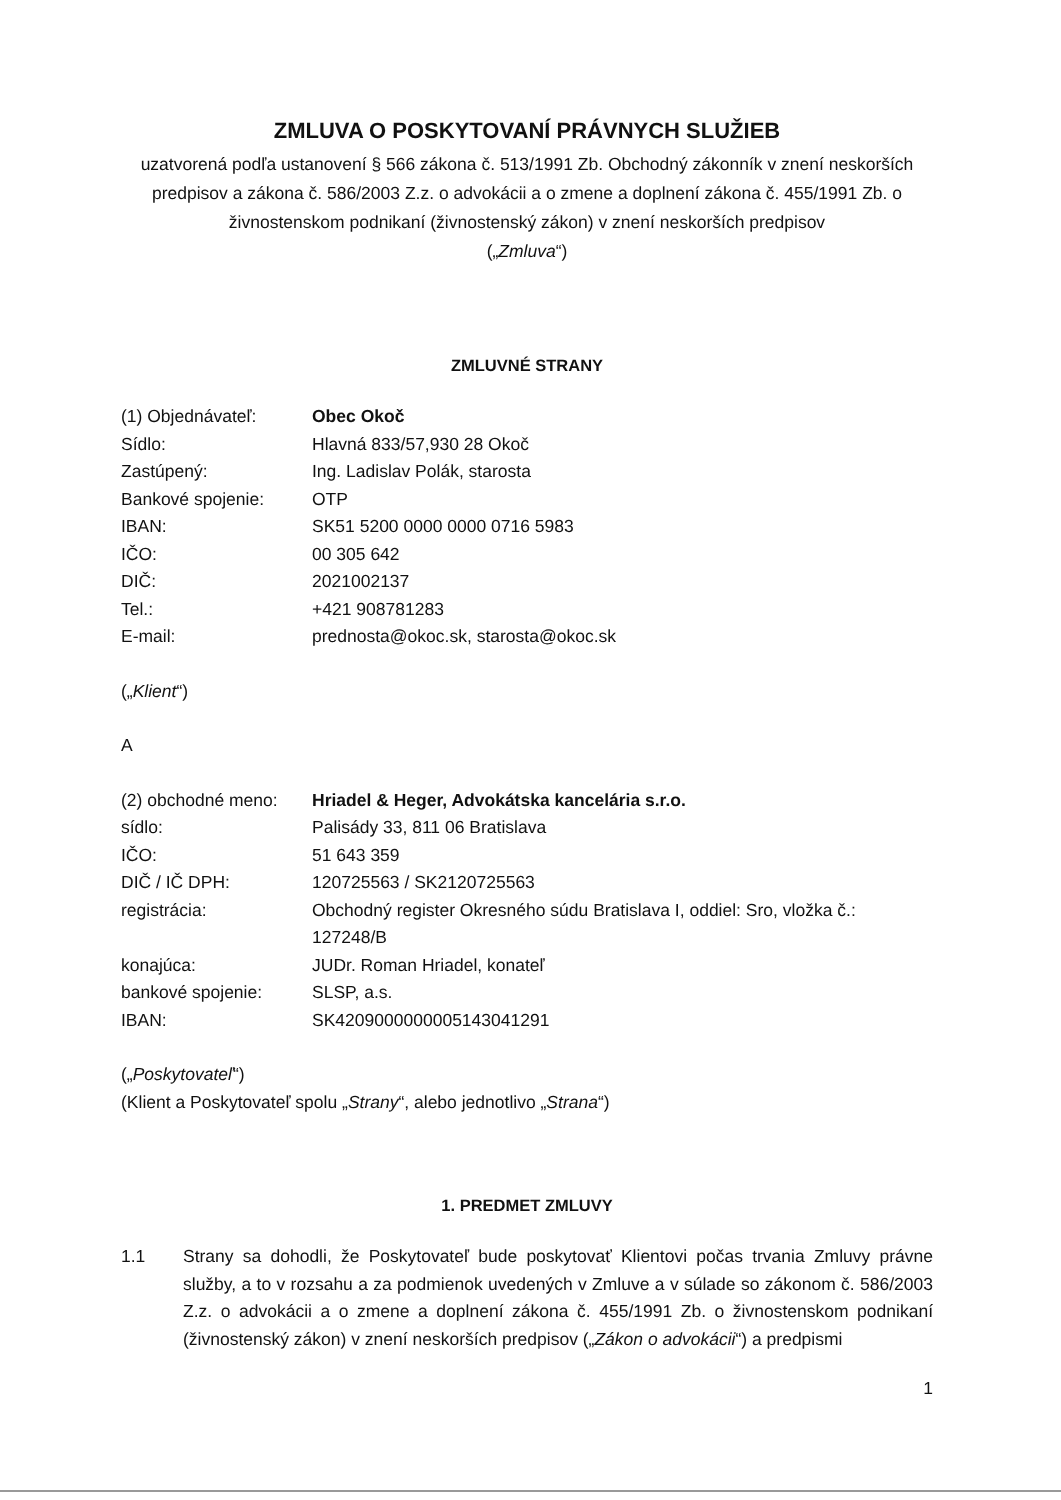ZMLUVA O POSKYTOVANÍ PRÁVNYCH SLUŽIEB
uzatvorená podľa ustanovení § 566 zákona č. 513/1991 Zb. Obchodný zákonník v znení neskorších predpisov a zákona č. 586/2003 Z.z. o advokácii a o zmene a doplnení zákona č. 455/1991 Zb. o živnostenskom podnikaní (živnostenský zákon) v znení neskorších predpisov
(„Zmluva“)
ZMLUVNÉ STRANY
| (1) Objednávateľ: | Obec Okoč |
| Sídlo: | Hlavná 833/57,930 28 Okoč |
| Zastúpený: | Ing. Ladislav Polák, starosta |
| Bankové spojenie: | OTP |
| IBAN: | SK51 5200 0000 0000 0716 5983 |
| IČO: | 00 305 642 |
| DIČ: | 2021002137 |
| Tel.: | +421 908781283 |
| E-mail: | prednosta@okoc.sk, starosta@okoc.sk |
(„Klient“)
A
| (2) obchodné meno: | Hriadel & Heger, Advokátska kancelária s.r.o. |
| sídlo: | Palisády 33, 811 06 Bratislava |
| IČO: | 51 643 359 |
| DIČ / IČ DPH: | 120725563 / SK2120725563 |
| registrácia: | Obchodný register Okresného súdu Bratislava I, oddiel: Sro, vložka č.: 127248/B |
| konajúca: | JUDr. Roman Hriadel, konateľ |
| bankové spojenie: | SLSP, a.s. |
| IBAN: | SK4209000000005143041291 |
(„Poskytovateľ“)
(Klient a Poskytovateľ spolu „Strany“, alebo jednotlivo „Strana“)
1. PREDMET ZMLUVY
1.1 Strany sa dohodli, že Poskytovateľ bude poskytovať Klientovi počas trvania Zmluvy právne služby, a to v rozsahu a za podmienok uvedených v Zmluve a v súlade so zákonom č. 586/2003 Z.z. o advokácii a o zmene a doplnení zákona č. 455/1991 Zb. o živnostenskom podnikaní (živnostenský zákon) v znení neskorších predpisov („Zákon o advokácii“) a predpismi
1